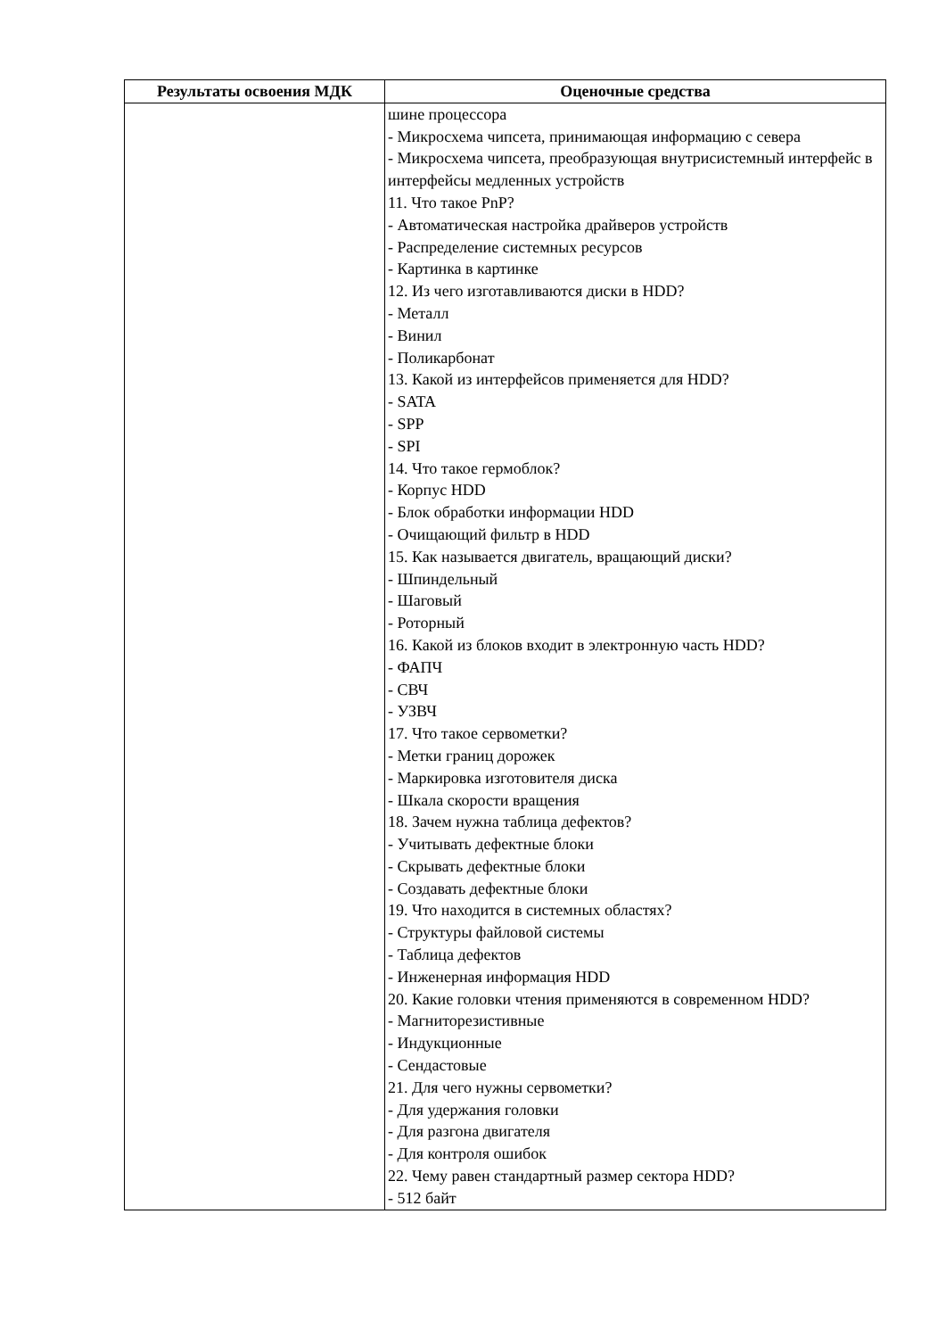| Результаты освоения МДК | Оценочные средства |
| --- | --- |
| | шине процессора - Микросхема чипсета, принимающая информацию с севера - Микросхема чипсета, преобразующая внутрисистемный интерфейс в интерфейсы медленных устройств 11. Что такое PnP? - Автоматическая настройка драйверов устройств - Распределение системных ресурсов - Картинка в картинке 12. Из чего изготавливаются диски в HDD? - Металл - Винил - Поликарбонат 13. Какой из интерфейсов применяется для HDD? - SATA - SPP - SPI 14. Что такое гермоблок? - Корпус HDD - Блок обработки информации HDD - Очищающий фильтр в HDD 15. Как называется двигатель, вращающий диски? - Шпиндельный - Шаговый - Роторный 16. Какой из блоков входит в электронную часть HDD? - ФАПЧ - СВЧ - УЗВЧ 17. Что такое сервометки? - Метки границ дорожек - Маркировка изготовителя диска - Шкала скорости вращения 18. Зачем нужна таблица дефектов? - Учитывать дефектные блоки - Скрывать дефектные блоки - Создавать дефектные блоки 19. Что находится в системных областях? - Структуры файловой системы - Таблица дефектов - Инженерная информация HDD 20. Какие головки чтения применяются в современном HDD? - Магниторезистивные - Индукционные - Сендастовые 21. Для чего нужны сервометки? - Для удержания головки - Для разгона двигателя - Для контроля ошибок 22. Чему равен стандартный размер сектора HDD? - 512 байт |